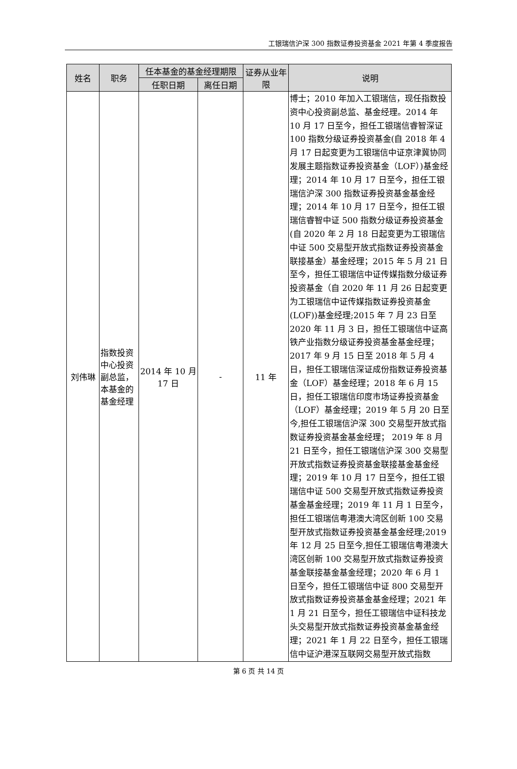工银瑞信沪深 300 指数证券投资基金 2021 年第 4 季度报告
| 姓名 | 职务 | 任本基金的基金经理期限 | | 证券从业年限 | 说明 |
| --- | --- | --- | --- | --- | --- |
| | | 任职日期 | 离任日期 | | |
| 刘伟琳 | 指数投资中心投资副总监，本基金的基金经理 | 2014 年 10 月 17 日 | - | 11 年 | 博士；2010 年加入工银瑞信，现任指数投资中心投资副总监、基金经理。2014 年 10 月 17 日至今，担任工银瑞信睿智深证 100 指数分级证券投资基金(自 2018 年 4 月 17 日起变更为工银瑞信中证京津冀协同发展主题指数证券投资基金（LOF）)基金经理；2014 年 10 月 17 日至今，担任工银瑞信沪深 300 指数证券投资基金基金经理；2014 年 10 月 17 日至今，担任工银瑞信睿智中证 500 指数分级证券投资基金(自 2020 年 2 月 18 日起变更为工银瑞信中证 500 交易型开放式指数证券投资基金联接基金）基金经理；2015 年 5 月 21 日至今，担任工银瑞信中证传媒指数分级证券投资基金（自 2020 年 11 月 26 日起变更为工银瑞信中证传媒指数证券投资基金(LOF))基金经理;2015 年 7 月 23 日至 2020 年 11 月 3 日，担任工银瑞信中证高铁产业指数分级证券投资基金基金经理；2017 年 9 月 15 日至 2018 年 5 月 4 日，担任工银瑞信深证成份指数证券投资基金（LOF）基金经理；2018 年 6 月 15 日，担任工银瑞信印度市场证券投资基金（LOF）基金经理；2019 年 5 月 20 日至今,担任工银瑞信沪深 300 交易型开放式指数证券投资基金基金经理； 2019 年 8 月 21 日至今，担任工银瑞信沪深 300 交易型开放式指数证券投资基金联接基金基金经理；2019 年 10 月 17 日至今，担任工银瑞信中证 500 交易型开放式指数证券投资基金基金经理；2019 年 11 月 1 日至今，担任工银瑞信粤港澳大湾区创新 100 交易型开放式指数证券投资基金基金经理;2019 年 12 月 25 日至今,担任工银瑞信粤港澳大湾区创新 100 交易型开放式指数证券投资基金联接基金基金经理；2020 年 6 月 1 日至今，担任工银瑞信中证 800 交易型开放式指数证券投资基金基金经理；2021 年 1 月 21 日至今，担任工银瑞信中证科技龙头交易型开放式指数证券投资基金基金经理；2021 年 1 月 22 日至今，担任工银瑞信中证沪港深互联网交易型开放式指数 |
第 6 页 共 14 页